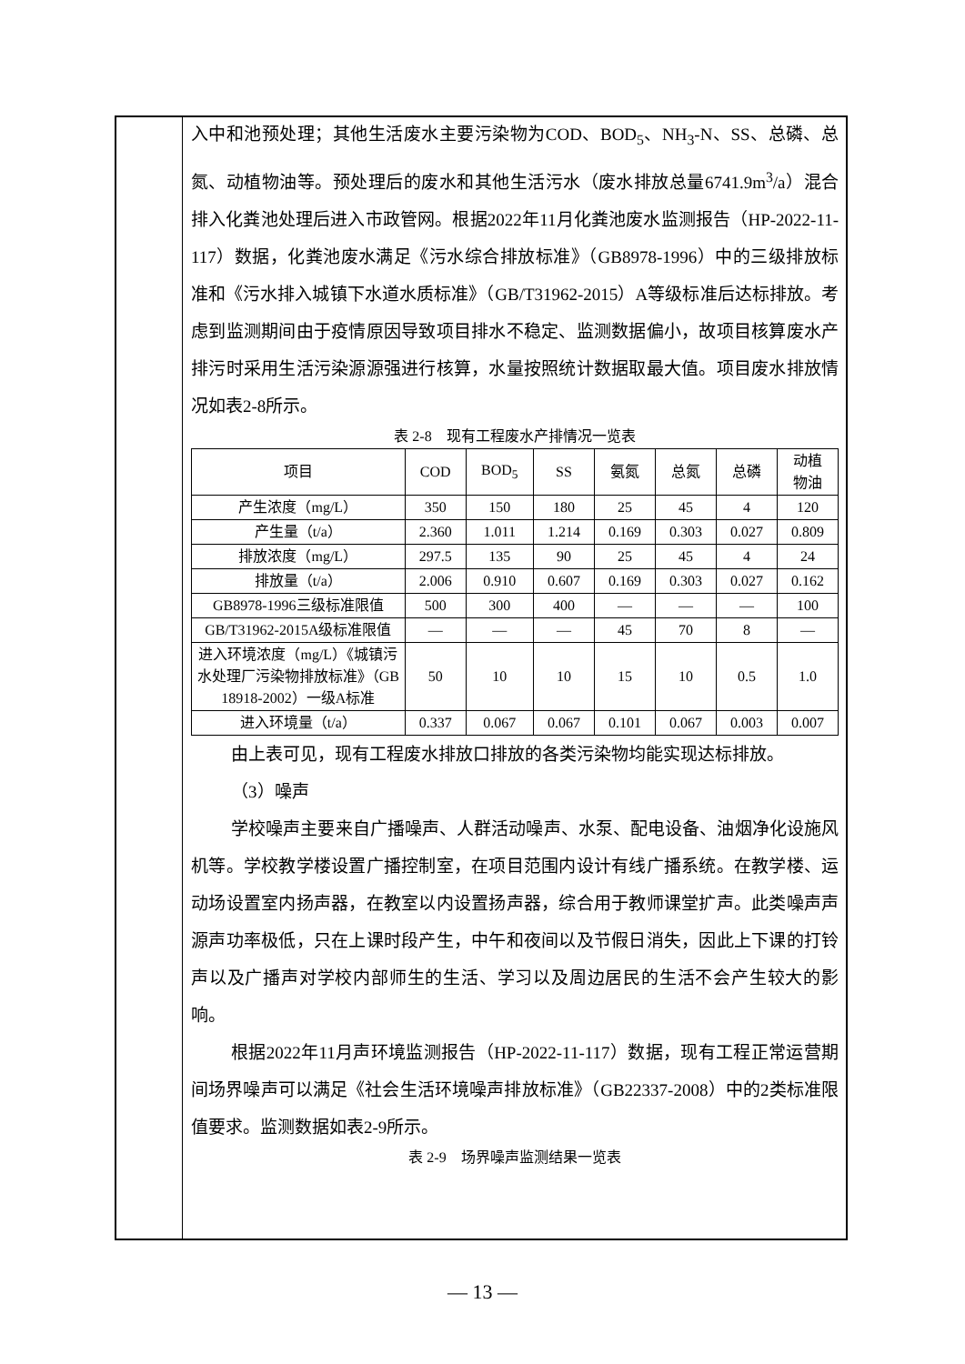入中和池预处理；其他生活废水主要污染物为COD、BOD<sub>5</sub>、NH<sub>3</sub>-N、SS、总磷、总氮、动植物油等。预处理后的废水和其他生活污水（废水排放总量6741.9m<sup>3</sup>/a）混合排入化粪池处理后进入市政管网。根据2022年11月化粪池废水监测报告（HP-2022-11-117）数据，化粪池废水满足《污水综合排放标准》（GB8978-1996）中的三级排放标准和《污水排入城镇下水道水质标准》（GB/T31962-2015）A等级标准后达标排放。考虑到监测期间由于疫情原因导致项目排水不稳定、监测数据偏小，故项目核算废水产排污时采用生活污染源源强进行核算，水量按照统计数据取最大值。项目废水排放情况如表2-8所示。
表 2-8　现有工程废水产排情况一览表
| 项目 | COD | BOD<sub>5</sub> | SS | 氨氮 | 总氮 | 总磷 | 动植 物油 |
| 产生浓度（mg/L） | 350 | 150 | 180 | 25 | 45 | 4 | 120 |
| 产生量（t/a） | 2.360 | 1.011 | 1.214 | 0.169 | 0.303 | 0.027 | 0.809 |
| 排放浓度（mg/L） | 297.5 | 135 | 90 | 25 | 45 | 4 | 24 |
| 排放量（t/a） | 2.006 | 0.910 | 0.607 | 0.169 | 0.303 | 0.027 | 0.162 |
| GB8978-1996三级标准限值 | 500 | 300 | 400 | — | — | — | 100 |
| GB/T31962-2015A级标准限值 | — | — | — | 45 | 70 | 8 | — |
| 进入环境浓度（mg/L）《城镇污水处理厂污染物排放标准》（GB 18918-2002）一级A标准 | 50 | 10 | 10 | 15 | 10 | 0.5 | 1.0 |
| 进入环境量（t/a） | 0.337 | 0.067 | 0.067 | 0.101 | 0.067 | 0.003 | 0.007 |
由上表可见，现有工程废水排放口排放的各类污染物均能实现达标排放。
（3）噪声
学校噪声主要来自广播噪声、人群活动噪声、水泵、配电设备、油烟净化设施风机等。学校教学楼设置广播控制室，在项目范围内设计有线广播系统。在教学楼、运动场设置室内扬声器，在教室以内设置扬声器，综合用于教师课堂扩声。此类噪声声源声功率极低，只在上课时段产生，中午和夜间以及节假日消失，因此上下课的打铃声以及广播声对学校内部师生的生活、学习以及周边居民的生活不会产生较大的影响。
根据2022年11月声环境监测报告（HP-2022-11-117）数据，现有工程正常运营期间场界噪声可以满足《社会生活环境噪声排放标准》（GB22337-2008）中的2类标准限值要求。监测数据如表2-9所示。
表 2-9　场界噪声监测结果一览表
— 13 —